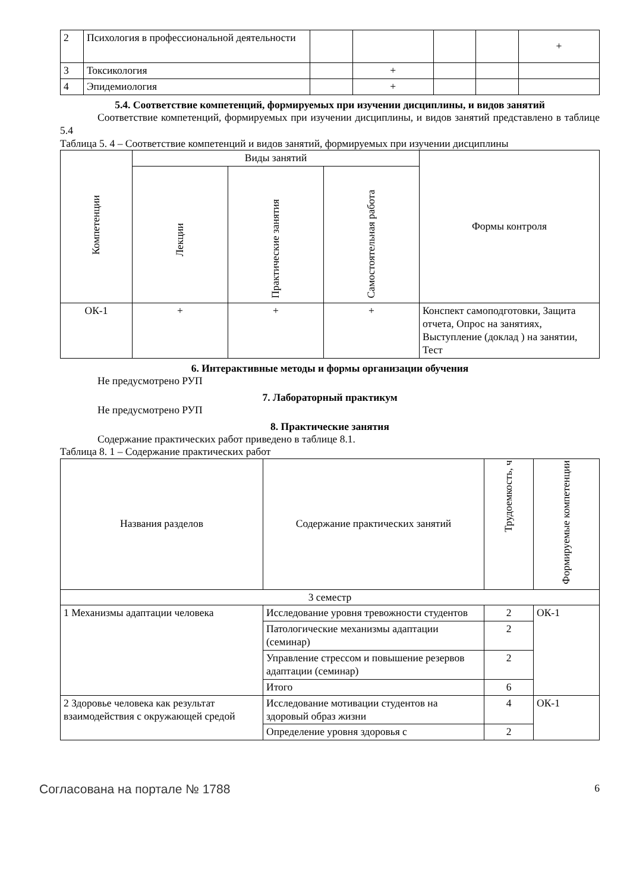| 2 | Психология в профессиональной деятельности | | | | | + |
| 3 | Токсикология | | + | | | |
| 4 | Эпидемиология | | + | | | |
5.4. Соответствие компетенций, формируемых при изучении дисциплины, и видов занятий
Соответствие компетенций, формируемых при изучении дисциплины, и видов занятий представлено в таблице 5.4
Таблица 5. 4 – Соответствие компетенций и видов занятий, формируемых при изучении дисциплины
| Компетенции | Виды занятий | | | Формы контроля |
| --- | --- | --- | --- | --- |
| | Лекции | Практические занятия | Самостоятельная работа | |
| ОК-1 | + | + | + | Конспект самоподготовки, Защита отчета, Опрос на занятиях, Выступление (доклад ) на занятии, Тест |
6. Интерактивные методы и формы организации обучения
Не предусмотрено РУП
7. Лабораторный практикум
Не предусмотрено РУП
8. Практические занятия
Содержание практических работ приведено в таблице 8.1.
Таблица 8. 1 – Содержание практических работ
| Названия разделов | Содержание практических занятий | Трудоемкость, ч | Формируемые компетенции |
| --- | --- | --- | --- |
| 3 семестр | | | |
| 1 Механизмы адаптации человека | Исследование уровня тревожности студентов | 2 | ОК-1 |
| | Патологические механизмы адаптации (семинар) | 2 | |
| | Управление стрессом и повышение резервов адаптации (семинар) | 2 | |
| | Итого | 6 | |
| 2 Здоровье человека как результат взаимодействия с окружающей средой | Исследование мотивации студентов на здоровый образ жизни | 4 | ОК-1 |
| | Определение уровня здоровья с | 2 | |
Согласована на портале № 1788 6